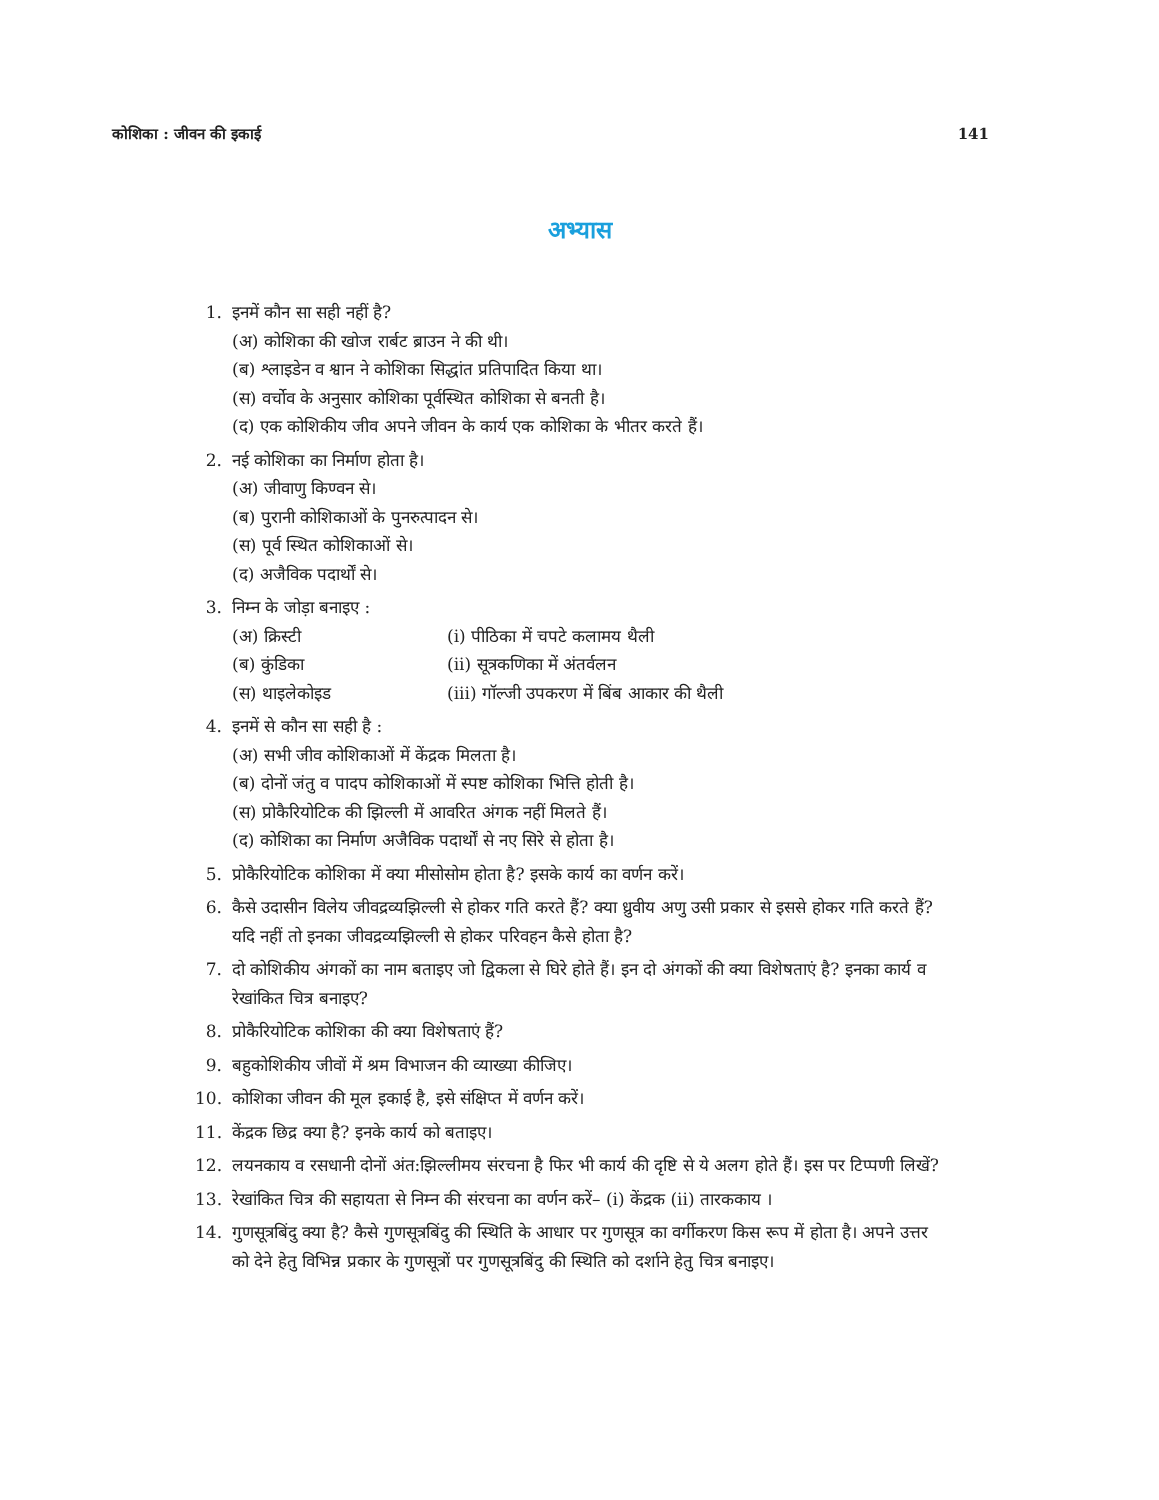कोशिका : जीवन की इकाई 141
अभ्यास
1. इनमें कौन सा सही नहीं है?
(अ) कोशिका की खोज रार्बट ब्राउन ने की थी।
(ब) श्लाइडेन व श्वान ने कोशिका सिद्धांत प्रतिपादित किया था।
(स) वर्चोव के अनुसार कोशिका पूर्वस्थित कोशिका से बनती है।
(द) एक कोशिकीय जीव अपने जीवन के कार्य एक कोशिका के भीतर करते हैं।
2. नई कोशिका का निर्माण होता है।
(अ) जीवाणु किण्वन से।
(ब) पुरानी कोशिकाओं के पुनरुत्पादन से।
(स) पूर्व स्थित कोशिकाओं से।
(द) अजैविक पदार्थों से।
3. निम्न के जोड़ा बनाइए :
(अ) क्रिस्टी (i) पीठिका में चपटे कलामय थैली
(ब) कुंडिका (ii) सूत्रकणिका में अंतर्वलन
(स) थाइलेकोइड (iii) गॉल्जी उपकरण में बिंब आकार की थैली
4. इनमें से कौन सा सही है :
(अ) सभी जीव कोशिकाओं में केंद्रक मिलता है।
(ब) दोनों जंतु व पादप कोशिकाओं में स्पष्ट कोशिका भित्ति होती है।
(स) प्रोकैरियोटिक की झिल्ली में आवरित अंगक नहीं मिलते हैं।
(द) कोशिका का निर्माण अजैविक पदार्थों से नए सिरे से होता है।
5. प्रोकैरियोटिक कोशिका में क्या मीसोसोम होता है? इसके कार्य का वर्णन करें।
6. कैसे उदासीन विलेय जीवद्रव्यझिल्ली से होकर गति करते हैं? क्या ध्रुवीय अणु उसी प्रकार से इससे होकर गति करते हैं? यदि नहीं तो इनका जीवद्रव्यझिल्ली से होकर परिवहन कैसे होता है?
7. दो कोशिकीय अंगकों का नाम बताइए जो द्विकला से घिरे होते हैं। इन दो अंगकों की क्या विशेषताएं है? इनका कार्य व रेखांकित चित्र बनाइए?
8. प्रोकैरियोटिक कोशिका की क्या विशेषताएं हैं?
9. बहुकोशिकीय जीवों में श्रम विभाजन की व्याख्या कीजिए।
10. कोशिका जीवन की मूल इकाई है, इसे संक्षिप्त में वर्णन करें।
11. केंद्रक छिद्र क्या है? इनके कार्य को बताइए।
12. लयनकाय व रसधानी दोनों अंत:झिल्लीमय संरचना है फिर भी कार्य की दृष्टि से ये अलग होते हैं। इस पर टिप्पणी लिखें?
13. रेखांकित चित्र की सहायता से निम्न की संरचना का वर्णन करें– (i) केंद्रक (ii) तारककाय ।
14. गुणसूत्रबिंदु क्या है? कैसे गुणसूत्रबिंदु की स्थिति के आधार पर गुणसूत्र का वर्गीकरण किस रूप में होता है। अपने उत्तर को देने हेतु विभिन्न प्रकार के गुणसूत्रों पर गुणसूत्रबिंदु की स्थिति को दर्शाने हेतु चित्र बनाइए।